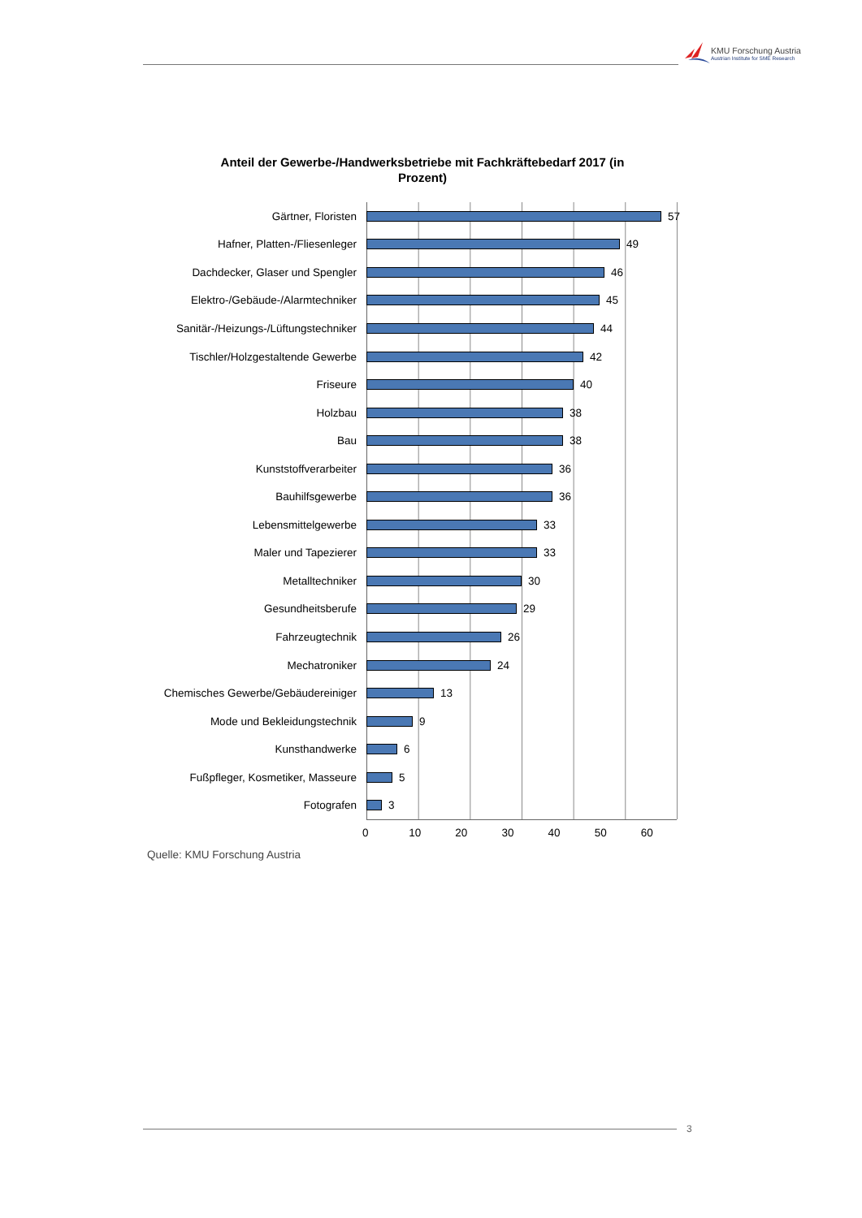KMU Forschung Austria
Austrian Institute for SME Research
Anteil der Gewerbe-/Handwerksbetriebe mit Fachkräftebedarf 2017 (in Prozent)
Gärtner, Floristen 57
Hafner, Platten-/Fliesenleger 49
Dachdecker, Glaser und Spengler 46
Elektro-/Gebäude-/Alarmtechniker 45
Sanitär-/Heizungs-/Lüftungstechniker 44
Tischler/Holzgestaltende Gewerbe 42
Friseure 40
Holzbau 38
Bau 38
Kunststoffverarbeiter 36
Bauhilfsgewerbe 36
Lebensmittelgewerbe 33
Maler und Tapezierer 33
Metalltechniker 30
Gesundheitsberufe 29
Fahrzeugtechnik 26
Mechatroniker 24
Chemisches Gewerbe/Gebäudereiniger 13
Mode und Bekleidungstechnik 9
Kunsthandwerke 6
Fußpfleger, Kosmetiker, Masseure 5
Fotografen 3
0 10 20 30 40 50 60
Quelle: KMU Forschung Austria
3